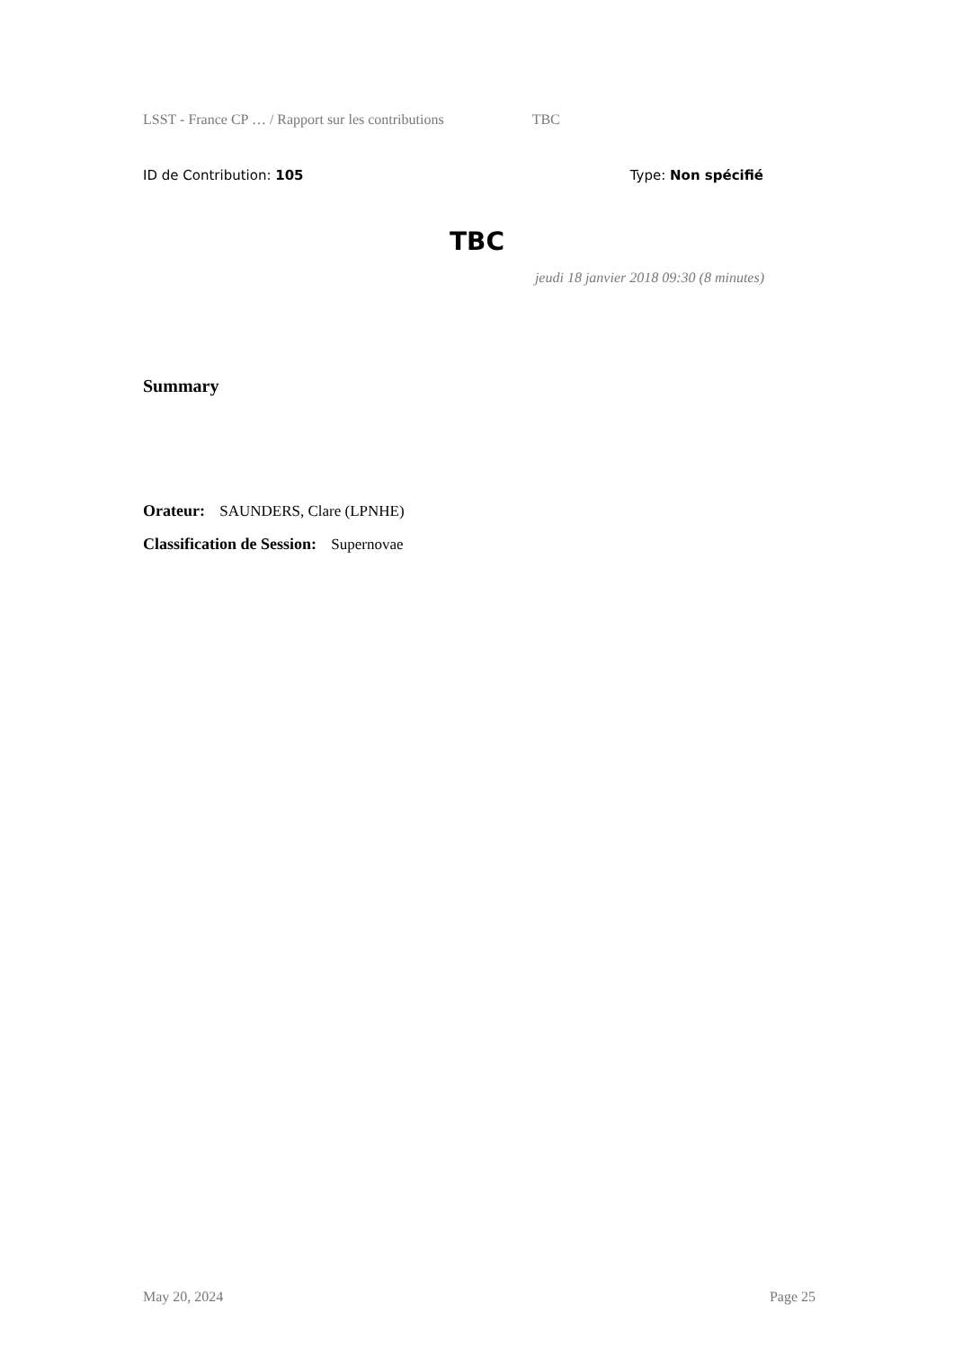LSST - France CP … / Rapport sur les contributions TBC
ID de Contribution: 105 Type: Non spécifié
TBC
jeudi 18 janvier 2018 09:30 (8 minutes)
Summary
Orateur: SAUNDERS, Clare (LPNHE)
Classification de Session: Supernovae
May 20, 2024 Page 25